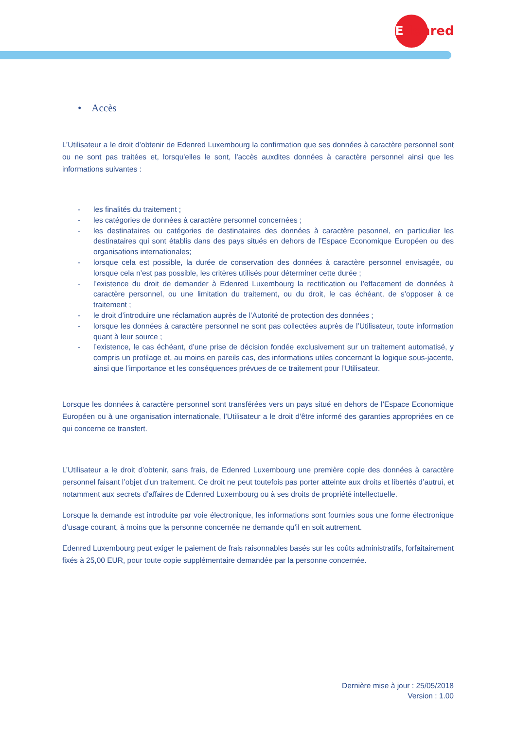Edenred
• Accès
L’Utilisateur a le droit d’obtenir de Edenred Luxembourg la confirmation que ses données à caractère personnel sont ou ne sont pas traitées et, lorsqu'elles le sont, l'accès auxdites données à caractère personnel ainsi que les informations suivantes :
- les finalités du traitement ;
- les catégories de données à caractère personnel concernées ;
- les destinataires ou catégories de destinataires des données à caractère pesonnel, en particulier les destinataires qui sont établis dans des pays situés en dehors de l’Espace Economique Européen ou des organisations internationales;
- lorsque cela est possible, la durée de conservation des données à caractère personnel envisagée, ou lorsque cela n’est pas possible, les critères utilisés pour déterminer cette durée ;
- l’existence du droit de demander à Edenred Luxembourg la rectification ou l’effacement de données à caractère personnel, ou une limitation du traitement, ou du droit, le cas échéant, de s’opposer à ce traitement ;
- le droit d’introduire une réclamation auprès de l’Autorité de protection des données ;
- lorsque les données à caractère personnel ne sont pas collectées auprès de l’Utilisateur, toute information quant à leur source ;
- l’existence, le cas échéant, d’une prise de décision fondée exclusivement sur un traitement automatisé, y compris un profilage et, au moins en pareils cas, des informations utiles concernant la logique sous-jacente, ainsi que l’importance et les conséquences prévues de ce traitement pour l’Utilisateur.
Lorsque les données à caractère personnel sont transférées vers un pays situé en dehors de l’Espace Economique Européen ou à une organisation internationale, l’Utilisateur a le droit d’être informé des garanties appropriées en ce qui concerne ce transfert.
L’Utilisateur a le droit d’obtenir, sans frais, de Edenred Luxembourg une première copie des données à caractère personnel faisant l’objet d’un traitement. Ce droit ne peut toutefois pas porter atteinte aux droits et libertés d’autrui, et notamment aux secrets d’affaires de Edenred Luxembourg ou à ses droits de propriété intellectuelle.
Lorsque la demande est introduite par voie électronique, les informations sont fournies sous une forme électronique d’usage courant, à moins que la personne concernée ne demande qu’il en soit autrement.
Edenred Luxembourg peut exiger le paiement de frais raisonnables basés sur les coûts administratifs, forfaitairement fixés à 25,00 EUR, pour toute copie supplémentaire demandée par la personne concernée.
Dernière mise à jour : 25/05/2018
Version : 1.00